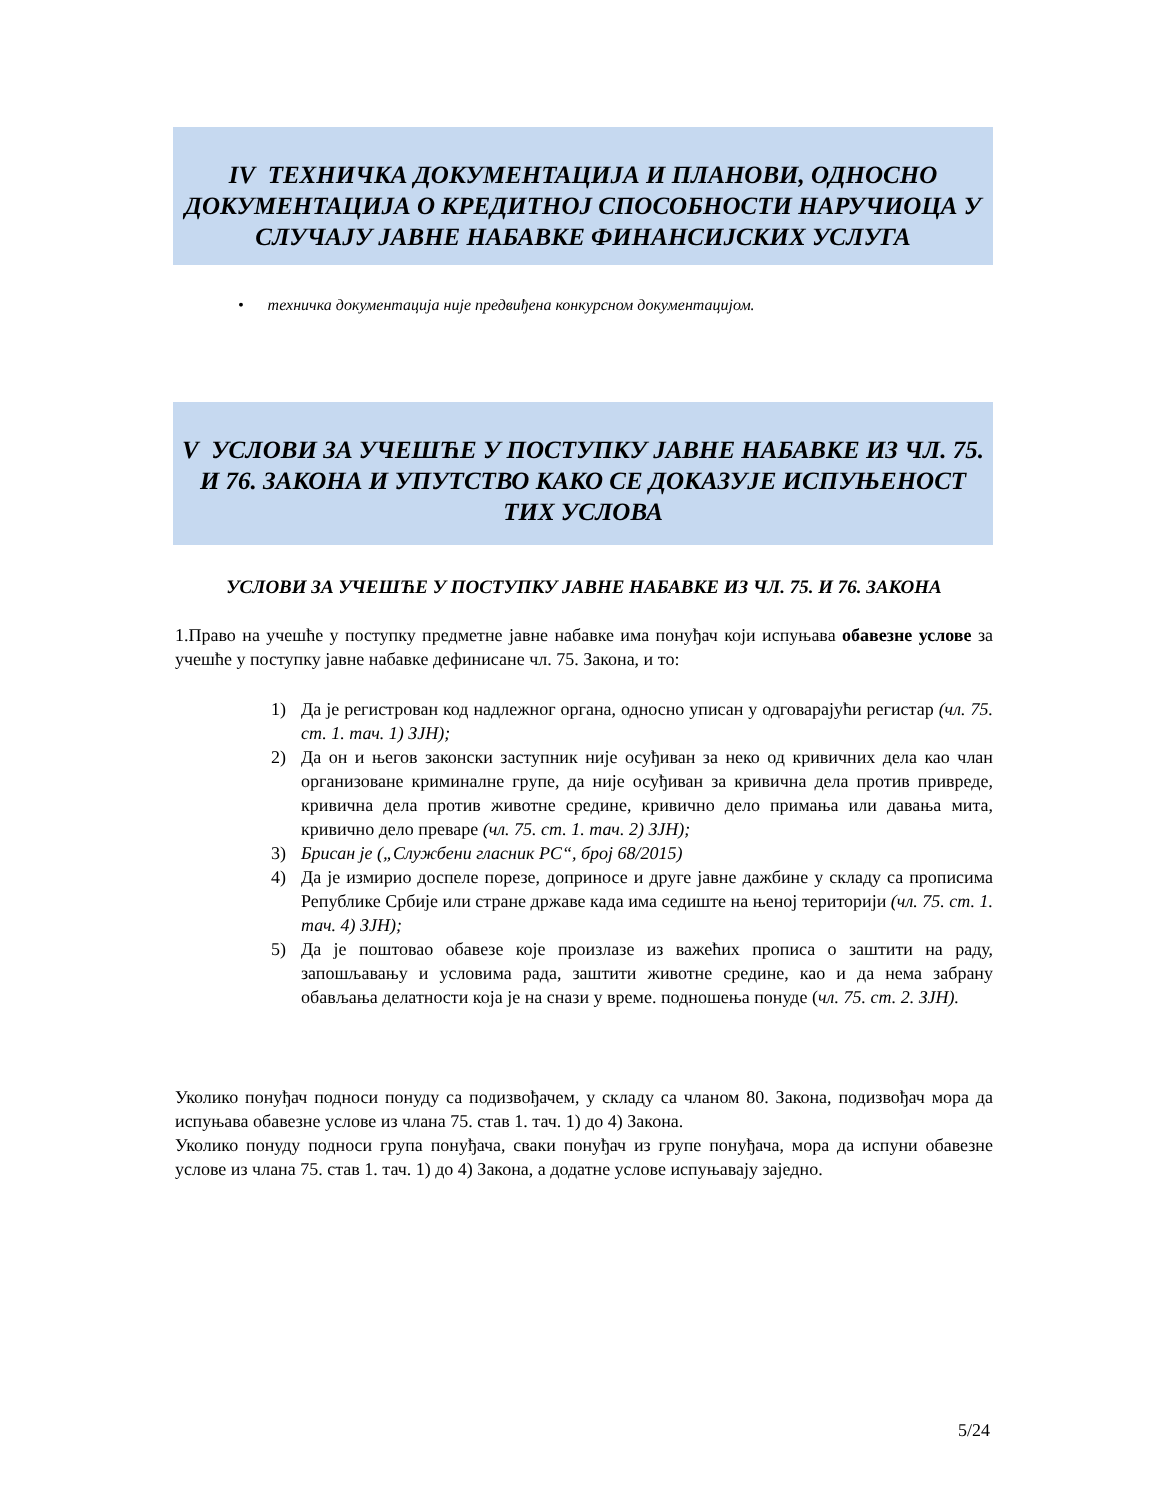IV ТЕХНИЧКА ДОКУМЕНТАЦИЈА И ПЛАНОВИ, ОДНОСНО ДОКУМЕНТАЦИЈА О КРЕДИТНОЈ СПОСОБНОСТИ НАРУЧИОЦА У СЛУЧАЈУ ЈАВНЕ НАБАВКЕ ФИНАНСИЈСКИХ УСЛУГА
• техничка документација није предвиђена конкурсном документацијом.
V УСЛОВИ ЗА УЧЕШЋЕ У ПОСТУПКУ ЈАВНЕ НАБАВКЕ ИЗ ЧЛ. 75. И 76. ЗАКОНА И УПУТСТВО КАКО СЕ ДОКАЗУЈЕ ИСПУЊЕНОСТ ТИХ УСЛОВА
УСЛОВИ ЗА УЧЕШЋЕ У ПОСТУПКУ ЈАВНЕ НАБАВКЕ ИЗ ЧЛ. 75. И 76. ЗАКОНА
1.Право на учешће у поступку предметне јавне набавке има понуђач који испуњава обавезне услове за учешће у поступку јавне набавке дефинисане чл. 75. Закона, и то:
1) Да је регистрован код надлежног органа, односно уписан у одговарајући регистар (чл. 75. ст. 1. тач. 1) ЗЈН);
2) Да он и његов законски заступник није осуђиван за неко од кривичних дела као члан организоване криминалне групе, да није осуђиван за кривична дела против привреде, кривична дела против животне средине, кривично дело примања или давања мита, кривично дело преваре (чл. 75. ст. 1. тач. 2) ЗЈН);
3) Брисан је („Службени гласник РС“, број 68/2015)
4) Да је измирио доспеле порезе, доприносе и друге јавне дажбине у складу са прописима Републике Србије или стране државе када има седиште на њеној територији (чл. 75. ст. 1. тач. 4) ЗЈН);
5) Да је поштовао обавезе које произлазе из важећих прописа о заштити на раду, запошљавању и условима рада, заштити животне средине, као и да нема забрану обављања делатности која је на снази у време. подношења понуде (чл. 75. ст. 2. ЗЈН).
Уколико понуђач подноси понуду са подизвођачем, у складу са чланом 80. Закона, подизвођач мора да испуњава обавезне услове из члана 75. став 1. тач. 1) до 4) Закона.
Уколико понуду подноси група понуђача, сваки понуђач из групе понуђача, мора да испуни обавезне услове из члана 75. став 1. тач. 1) до 4) Закона, а додатне услове испуњавају заједно.
5/24